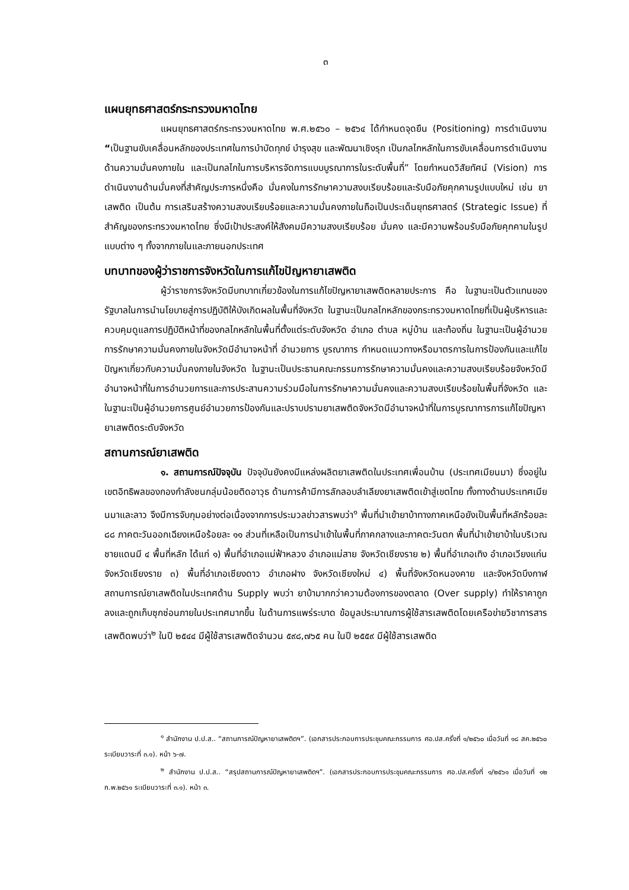๓
แผนยุทธศาสตร์กระทรวงมหาดไทย
แผนยุทธศาสตร์กระทรวงมหาดไทย พ.ศ.๒๕๖๐ – ๒๕๖๔ ได้กำหนดจุดยืน (Positioning) การดำเนินงาน “เป็นฐานขับเคลื่อนหลักของประเทศในการบำบัดทุกข์ บำรุงสุข และพัฒนาเชิงรุก เป็นกลไกหลักในการขับเคลื่อนการดำเนินงานด้านความมั่นคงภายใน และเป็นกลไกในการบริหารจัดการแบบบูรณาการในระดับพื้นที่” โดยกำหนดวิสัยทัศน์ (Vision) การดำเนินงานด้านมั่นคงที่สำคัญประการหนึ่งคือ มั่นคงในการรักษาความสงบเรียบร้อยและรับมือภัยคุกคามรูปแบบใหม่ เช่น ยาเสพติด เป็นต้น การเสริมสร้างความสงบเรียบร้อยและความมั่นคงภายในถือเป็นประเด็นยุทธศาสตร์ (Strategic Issue) ที่สำคัญของกระทรวงมหาดไทย ซึ่งมีเป้าประสงค์ให้สังคมมีความสงบเรียบร้อย มั่นคง และมีความพร้อมรับมือภัยคุกคามในรูปแบบต่าง ๆ ทั้งจากภายในและภายนอกประเทศ
บทบาทของผู้ว่าราชการจังหวัดในการแก้ไขปัญหายาเสพติด
ผู้ว่าราชการจังหวัดมีบทบาทเกี่ยวข้องในการแก้ไขปัญหายาเสพติดหลายประการ คือ ในฐานะเป็นตัวแทนของรัฐบาลในการนำนโยบายสู่การปฏิบัติให้บังเกิดผลในพื้นที่จังหวัด ในฐานะเป็นกลไกหลักของกระทรวงมหาดไทยที่เป็นผู้บริหารและควบคุมดูแลการปฏิบัติหน้าที่ของกลไกหลักในพื้นที่ตั้งแต่ระดับจังหวัด อำเภอ ตำบล หมู่บ้าน และท้องถิ่น ในฐานะเป็นผู้อำนวยการรักษาความมั่นคงภายในจังหวัดมีอำนาจหน้าที่ อำนวยการ บูรณาการ กำหนดแนวทางหรือมาตรการในการป้องกันและแก้ไขปัญหาเกี่ยวกับความมั่นคงภายในจังหวัด ในฐานะเป็นประธานคณะกรรมการรักษาความมั่นคงและความสงบเรียบร้อยจังหวัดมีอำนาจหน้าที่ในการอำนวยการและการประสานความร่วมมือในการรักษาความมั่นคงและความสงบเรียบร้อยในพื้นที่จังหวัด และในฐานะเป็นผู้อำนวยการศูนย์อำนวยการป้องกันและปราบปรามยาเสพติดจังหวัดมีอำนาจหน้าที่ในการบูรณาการการแก้ไขปัญหายาเสพติดระดับจังหวัด
สถานการณ์ยาเสพติด
๑. สถานการณ์ปัจจุบัน ปัจจุบันยังคงมีแหล่งผลิตยาเสพติดในประเทศเพื่อนบ้าน (ประเทศเมียนมา) ซึ่งอยู่ในเขตอิทธิพลของกองกำลังชนกลุ่มน้อยติดอาวุธ ด้านการค้ามีการลักลอบลำเลียงยาเสพติดเข้าสู่เขตไทย ทั้งทางด้านประเทศเมียนมาและลาว จึงมีการจับกุมอย่างต่อเนื่องจากการประมวลข่าวสารพบว่า<sup>๑</sup> พื้นที่นำเข้ายาบ้าทางภาคเหนือยังเป็นพื้นที่หลักร้อยละ ๘๘ ภาคตะวันออกเฉียงเหนือร้อยละ ๑๑ ส่วนที่เหลือเป็นการนำเข้าในพื้นที่ภาคกลางและภาคตะวันตก พื้นที่นำเข้ายาบ้าในบริเวณชายแดนมี ๔ พื้นที่หลัก ได้แก่ ๑) พื้นที่อำเภอแม่ฟ้าหลวง อำเภอแม่สาย จังหวัดเชียงราย ๒) พื้นที่อำเภอเทิง อำเภอเวียงแก่น จังหวัดเชียงราย ๓) พื้นที่อำเภอเชียงดาว อำเภอฝาง จังหวัดเชียงใหม่ ๔) พื้นที่จังหวัดหนองคาย และจังหวัดบึงกาฬ สถานการณ์ยาเสพติดในประเทศด้าน Supply พบว่า ยาบ้ามากกว่าความต้องการของตลาด (Over supply) ทำให้ราคาถูกลงและถูกเก็บซุกซ่อนภายในประเทศมากขึ้น ในด้านการแพร่ระบาด ข้อมูลประมาณการผู้ใช้สารเสพติดโดยเครือข่ายวิชาการสารเสพติดพบว่า<sup>๒</sup> ในปี ๒๕๔๔ มีผู้ใช้สารเสพติดจำนวน ๕๙๘,๗๖๕ คน ในปี ๒๕๕๙ มีผู้ใช้สารเสพติด
<sup>๑</sup> สำนักงาน ป.ป.ส.. “สถานการณ์ปัญหายาเสพติดฯ”. (เอกสารประกอบการประชุมคณะกรรมการ ศอ.ปส.ครั้งที่ ๑/๒๕๖๐ เมื่อวันที่ ๑๘ สค.๒๕๖๐ ระเบียบวาระที่ ๓.๑). หน้า ๖-๗.
<sup>๒</sup> สำนักงาน ป.ป.ส.. “สรุปสถานการณ์ปัญหายาเสพติดฯ”. (เอกสารประกอบการประชุมคณะกรรมการ ศอ.ปส.ครั้งที่ ๑/๒๕๖๑ เมื่อวันที่ ๑๒ ก.พ.๒๕๖๑ ระเบียบวาระที่ ๓.๑). หน้า ๓.